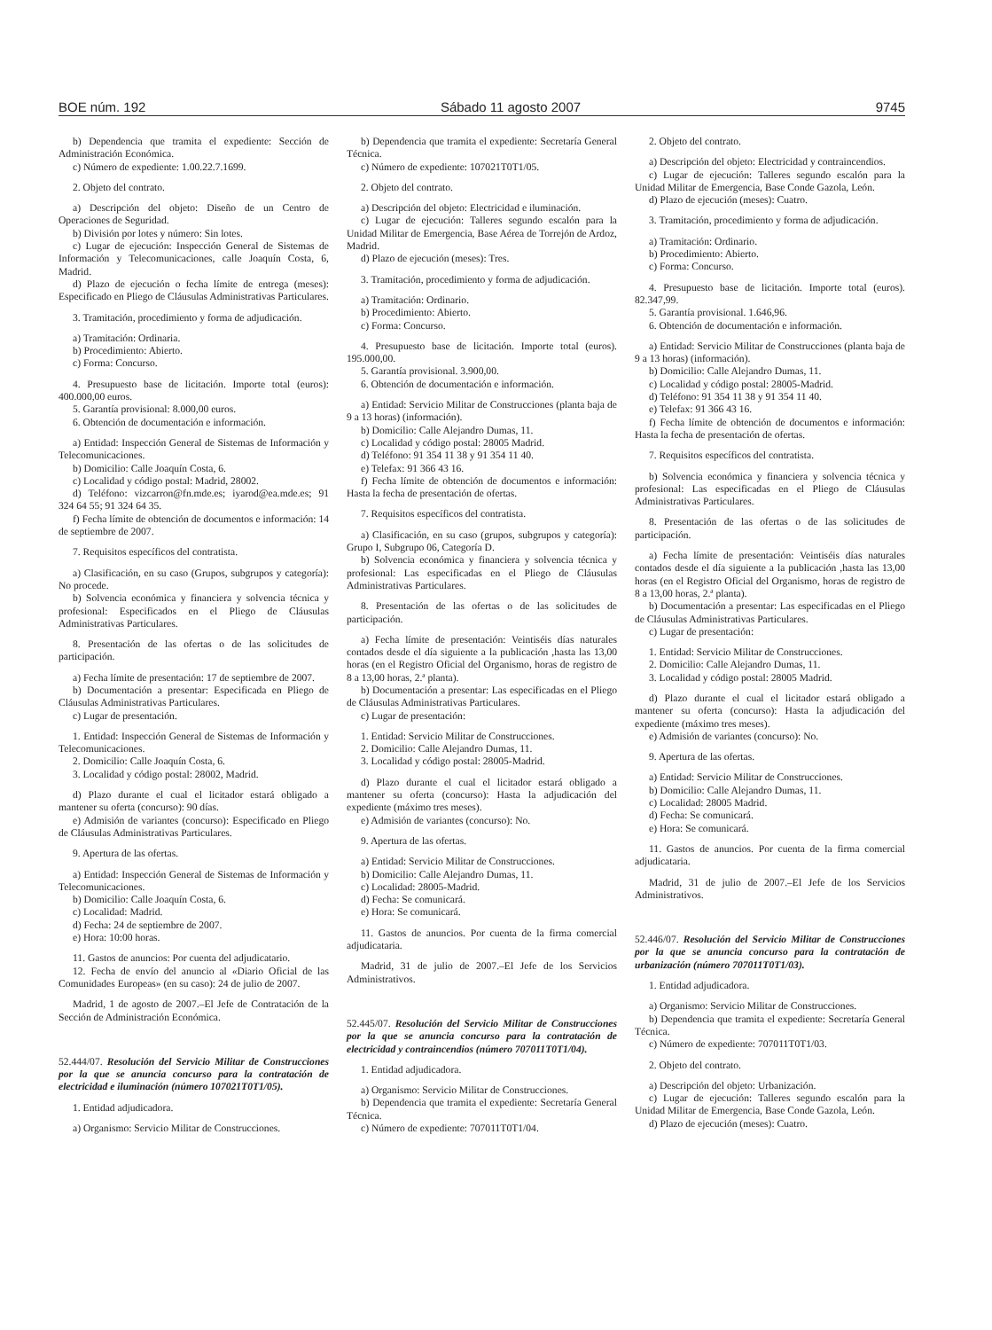BOE núm. 192 Sábado 11 agosto 2007 9745
b) Dependencia que tramita el expediente: Sección de Administración Económica.
c) Número de expediente: 1.00.22.7.1699.
2. Objeto del contrato.
a) Descripción del objeto: Diseño de un Centro de Operaciones de Seguridad.
b) División por lotes y número: Sin lotes.
c) Lugar de ejecución: Inspección General de Sistemas de Información y Telecomunicaciones, calle Joaquín Costa, 6, Madrid.
d) Plazo de ejecución o fecha límite de entrega (meses): Especificado en Pliego de Cláusulas Administrativas Particulares.
3. Tramitación, procedimiento y forma de adjudicación.
a) Tramitación: Ordinaria.
b) Procedimiento: Abierto.
c) Forma: Concurso.
4. Presupuesto base de licitación. Importe total (euros): 400.000,00 euros.
5. Garantía provisional: 8.000,00 euros.
6. Obtención de documentación e información.
a) Entidad: Inspección General de Sistemas de Información y Telecomunicaciones.
b) Domicilio: Calle Joaquín Costa, 6.
c) Localidad y código postal: Madrid, 28002.
d) Teléfono: vizcarron@fn.mde.es; iyarod@ea.mde.es; 91 324 64 55; 91 324 64 35.
f) Fecha límite de obtención de documentos e información: 14 de septiembre de 2007.
7. Requisitos específicos del contratista.
a) Clasificación, en su caso (Grupos, subgrupos y categoría): No procede.
b) Solvencia económica y financiera y solvencia técnica y profesional: Especificados en el Pliego de Cláusulas Administrativas Particulares.
8. Presentación de las ofertas o de las solicitudes de participación.
a) Fecha límite de presentación: 17 de septiembre de 2007.
b) Documentación a presentar: Especificada en Pliego de Cláusulas Administrativas Particulares.
c) Lugar de presentación.
1. Entidad: Inspección General de Sistemas de Información y Telecomunicaciones.
2. Domicilio: Calle Joaquín Costa, 6.
3. Localidad y código postal: 28002, Madrid.
d) Plazo durante el cual el licitador estará obligado a mantener su oferta (concurso): 90 días.
e) Admisión de variantes (concurso): Especificado en Pliego de Cláusulas Administrativas Particulares.
9. Apertura de las ofertas.
a) Entidad: Inspección General de Sistemas de Información y Telecomunicaciones.
b) Domicilio: Calle Joaquín Costa, 6.
c) Localidad: Madrid.
d) Fecha: 24 de septiembre de 2007.
e) Hora: 10:00 horas.
11. Gastos de anuncios: Por cuenta del adjudicatario.
12. Fecha de envío del anuncio al «Diario Oficial de las Comunidades Europeas» (en su caso): 24 de julio de 2007.
Madrid, 1 de agosto de 2007.–El Jefe de Contratación de la Sección de Administración Económica.
52.444/07. Resolución del Servicio Militar de Construcciones por la que se anuncia concurso para la contratación de electricidad e iluminación (número 107021T0T1/05).
1. Entidad adjudicadora.
a) Organismo: Servicio Militar de Construcciones.
b) Dependencia que tramita el expediente: Secretaría General Técnica.
c) Número de expediente: 107021T0T1/05.
2. Objeto del contrato.
a) Descripción del objeto: Electricidad e iluminación.
c) Lugar de ejecución: Talleres segundo escalón para la Unidad Militar de Emergencia, Base Aérea de Torrejón de Ardoz, Madrid.
d) Plazo de ejecución (meses): Tres.
3. Tramitación, procedimiento y forma de adjudicación.
a) Tramitación: Ordinario.
b) Procedimiento: Abierto.
c) Forma: Concurso.
4. Presupuesto base de licitación. Importe total (euros). 195.000,00.
5. Garantía provisional. 3.900,00.
6. Obtención de documentación e información.
a) Entidad: Servicio Militar de Construcciones (planta baja de 9 a 13 horas) (información).
b) Domicilio: Calle Alejandro Dumas, 11.
c) Localidad y código postal: 28005 Madrid.
d) Teléfono: 91 354 11 38 y 91 354 11 40.
e) Telefax: 91 366 43 16.
f) Fecha límite de obtención de documentos e información: Hasta la fecha de presentación de ofertas.
7. Requisitos específicos del contratista.
a) Clasificación, en su caso (grupos, subgrupos y categoría): Grupo I, Subgrupo 06, Categoría D.
b) Solvencia económica y financiera y solvencia técnica y profesional: Las especificadas en el Pliego de Cláusulas Administrativas Particulares.
8. Presentación de las ofertas o de las solicitudes de participación.
a) Fecha límite de presentación: Veintiséis días naturales contados desde el día siguiente a la publicación ,hasta las 13,00 horas (en el Registro Oficial del Organismo, horas de registro de 8 a 13,00 horas, 2.ª planta).
b) Documentación a presentar: Las especificadas en el Pliego de Cláusulas Administrativas Particulares.
c) Lugar de presentación:
1. Entidad: Servicio Militar de Construcciones.
2. Domicilio: Calle Alejandro Dumas, 11.
3. Localidad y código postal: 28005-Madrid.
d) Plazo durante el cual el licitador estará obligado a mantener su oferta (concurso): Hasta la adjudicación del expediente (máximo tres meses).
e) Admisión de variantes (concurso): No.
9. Apertura de las ofertas.
a) Entidad: Servicio Militar de Construcciones.
b) Domicilio: Calle Alejandro Dumas, 11.
c) Localidad: 28005-Madrid.
d) Fecha: Se comunicará.
e) Hora: Se comunicará.
11. Gastos de anuncios. Por cuenta de la firma comercial adjudicataria.
Madrid, 31 de julio de 2007.–El Jefe de los Servicios Administrativos.
52.445/07. Resolución del Servicio Militar de Construcciones por la que se anuncia concurso para la contratación de electricidad y contraincendios (número 707011T0T1/04).
1. Entidad adjudicadora.
a) Organismo: Servicio Militar de Construcciones.
b) Dependencia que tramita el expediente: Secretaría General Técnica.
c) Número de expediente: 707011T0T1/04.
2. Objeto del contrato.
a) Descripción del objeto: Electricidad y contraincendios.
c) Lugar de ejecución: Talleres segundo escalón para la Unidad Militar de Emergencia, Base Conde Gazola, León.
d) Plazo de ejecución (meses): Cuatro.
3. Tramitación, procedimiento y forma de adjudicación.
a) Tramitación: Ordinario.
b) Procedimiento: Abierto.
c) Forma: Concurso.
4. Presupuesto base de licitación. Importe total (euros). 82.347,99.
5. Garantía provisional. 1.646,96.
6. Obtención de documentación e información.
a) Entidad: Servicio Militar de Construcciones (planta baja de 9 a 13 horas) (información).
b) Domicilio: Calle Alejandro Dumas, 11.
c) Localidad y código postal: 28005-Madrid.
d) Teléfono: 91 354 11 38 y 91 354 11 40.
e) Telefax: 91 366 43 16.
f) Fecha límite de obtención de documentos e información: Hasta la fecha de presentación de ofertas.
7. Requisitos específicos del contratista.
b) Solvencia económica y financiera y solvencia técnica y profesional: Las especificadas en el Pliego de Cláusulas Administrativas Particulares.
8. Presentación de las ofertas o de las solicitudes de participación.
a) Fecha límite de presentación: Veintiséis días naturales contados desde el día siguiente a la publicación ,hasta las 13,00 horas (en el Registro Oficial del Organismo, horas de registro de 8 a 13,00 horas, 2.ª planta).
b) Documentación a presentar: Las especificadas en el Pliego de Cláusulas Administrativas Particulares.
c) Lugar de presentación:
1. Entidad: Servicio Militar de Construcciones.
2. Domicilio: Calle Alejandro Dumas, 11.
3. Localidad y código postal: 28005 Madrid.
d) Plazo durante el cual el licitador estará obligado a mantener su oferta (concurso): Hasta la adjudicación del expediente (máximo tres meses).
e) Admisión de variantes (concurso): No.
9. Apertura de las ofertas.
a) Entidad: Servicio Militar de Construcciones.
b) Domicilio: Calle Alejandro Dumas, 11.
c) Localidad: 28005 Madrid.
d) Fecha: Se comunicará.
e) Hora: Se comunicará.
11. Gastos de anuncios. Por cuenta de la firma comercial adjudicataria.
Madrid, 31 de julio de 2007.–El Jefe de los Servicios Administrativos.
52.446/07. Resolución del Servicio Militar de Construcciones por la que se anuncia concurso para la contratación de urbanización (número 707011T0T1/03).
1. Entidad adjudicadora.
a) Organismo: Servicio Militar de Construcciones.
b) Dependencia que tramita el expediente: Secretaría General Técnica.
c) Número de expediente: 707011T0T1/03.
2. Objeto del contrato.
a) Descripción del objeto: Urbanización.
c) Lugar de ejecución: Talleres segundo escalón para la Unidad Militar de Emergencia, Base Conde Gazola, León.
d) Plazo de ejecución (meses): Cuatro.